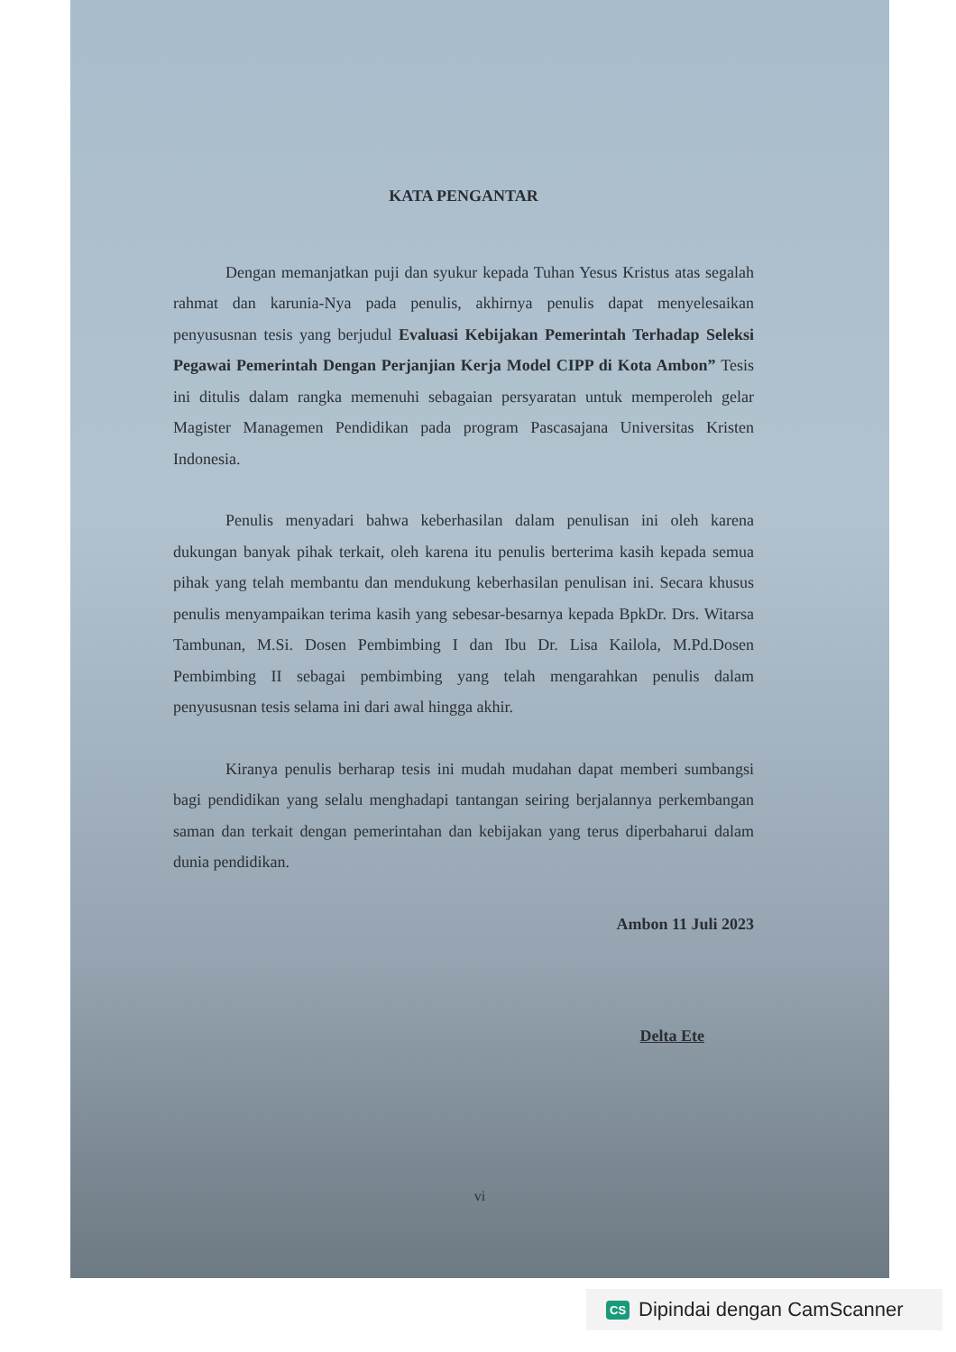KATA PENGANTAR
Dengan memanjatkan puji dan syukur kepada Tuhan Yesus Kristus atas segalah rahmat dan karunia-Nya pada penulis, akhirnya penulis dapat menyelesaikan penyususnan tesis yang berjudul Evaluasi Kebijakan Pemerintah Terhadap Seleksi Pegawai Pemerintah Dengan Perjanjian Kerja Model CIPP di Kota Ambon” Tesis ini ditulis dalam rangka memenuhi sebagaian persyaratan untuk memperoleh gelar Magister Managemen Pendidikan pada program Pascasajana Universitas Kristen Indonesia.
Penulis menyadari bahwa keberhasilan dalam penulisan ini oleh karena dukungan banyak pihak terkait, oleh karena itu penulis berterima kasih kepada semua pihak yang telah membantu dan mendukung keberhasilan penulisan ini. Secara khusus penulis menyampaikan terima kasih yang sebesar-besarnya kepada BpkDr. Drs. Witarsa Tambunan, M.Si. Dosen Pembimbing I dan Ibu Dr. Lisa Kailola, M.Pd.Dosen Pembimbing II sebagai pembimbing yang telah mengarahkan penulis dalam penyususnan tesis selama ini dari awal hingga akhir.
Kiranya penulis berharap tesis ini mudah mudahan dapat memberi sumbangsi bagi pendidikan yang selalu menghadapi tantangan seiring berjalannya perkembangan saman dan terkait dengan pemerintahan dan kebijakan yang terus diperbaharui dalam dunia pendidikan.
Ambon 11 Juli 2023
Delta Ete
vi
CS Dipindai dengan CamScanner